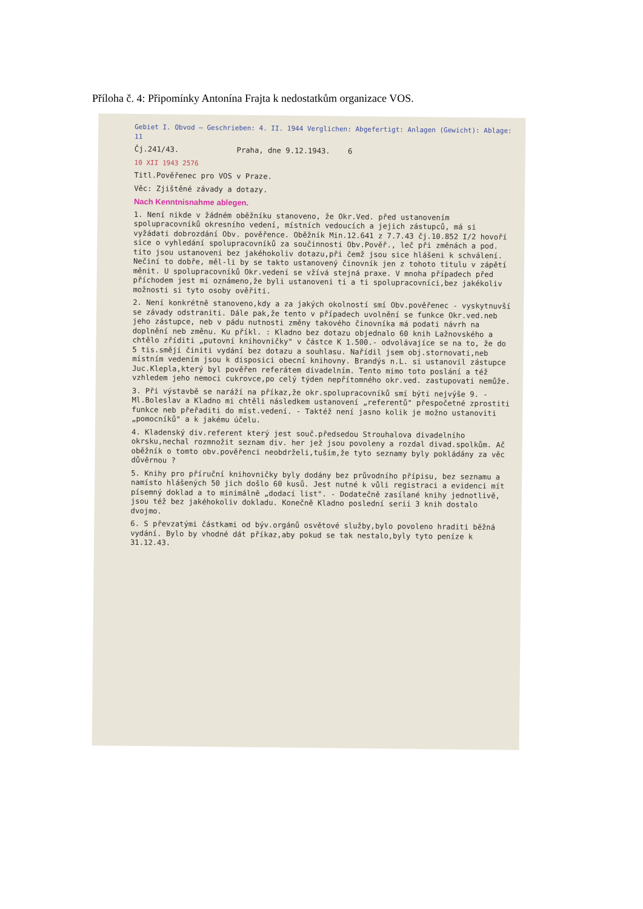Příloha č. 4: Připomínky Antonína Frajta k nedostatkům organizace VOS.
Gebiet I. Obvod — Geschrieben: 4. II. 1944 Verglichen: Abgefertigt: Anlagen (Gewicht): Ablage: 11
Čj.241/43. Praha, dne 9.12.1943. 6
10 XII 1943 2576
Titl.Pověřenec pro VOS v Praze.
Věc: Zjištěné závady a dotazy.
Nach Kenntnisnahme ablegen.
1. Není nikde v žádném oběžníku stanoveno, že Okr.Ved. před ustanovením spolupracovníků okresního vedení, místních vedoucích a jejich zástupců, má si vyžádati dobrozdání Obv. pověřence. Oběžník Min.12.641 z 7.7.43 čj.10.852 I/2 hovoří sice o vyhledání spolupracovníků za součinnosti Obv.Pověř., leč při změnách a pod. tito jsou ustanoveni bez jakéhokoliv dotazu,při čemž jsou sice hlášeni k schválení. Nečiní to dobře, měl-li by se takto ustanovený činovník jen z tohoto titulu v zápětí měnit. U spolupracovníků Okr.vedení se vžívá stejná praxe. V mnoha případech před příchodem jest mi oznámeno,že byli ustanoveni ti a ti spolupracovníci,bez jakékoliv možnosti si tyto osoby ověřiti.
2. Není konkrétně stanoveno,kdy a za jakých okolností smí Obv.pověřenec - vyskytnuvší se závady odstraniti. Dále pak,že tento v případech uvolnění se funkce Okr.ved.neb jeho zástupce, neb v pádu nutnosti změny takového činovníka má podati návrh na doplnění neb změnu. Ku příkl. : Kladno bez dotazu objednalo 60 knih Lažnovského a chtělo zříditi „putovní knihovničky" v částce K 1.500.- odvolávajíce se na to, že do 5 tis.smějí činiti vydání bez dotazu a souhlasu. Nařídil jsem obj.stornovati,neb místním vedením jsou k disposici obecní knihovny. Brandýs n.L. si ustanovil zástupce Juc.Klepla,který byl pověřen referátem divadelním. Tento mimo toto poslání a též vzhledem jeho nemoci cukrovce,po celý týden nepřítomného okr.ved. zastupovati nemůže.
3. Při výstavbě se naráží na příkaz,že okr.spolupracovníků smí býti nejvýše 9. - Ml.Boleslav a Kladno mi chtěli následkem ustanovení „referentů" přespočetné zprostiti funkce neb přeřaditi do míst.vedení. - Taktéž není jasno kolik je možno ustanoviti „pomocníků" a k jakému účelu.
4. Kladenský div.referent který jest souč.předsedou Strouhalova divadelního okrsku,nechal rozmnožit seznam div. her jež jsou povoleny a rozdal divad.spolkům. Ač oběžník o tomto obv.pověřenci neobdrželi,tuším,že tyto seznamy byly pokládány za věc důvěrnou ?
5. Knihy pro příruční knihovničky byly dodány bez průvodního přípisu, bez seznamu a namísto hlášených 50 jich došlo 60 kusů. Jest nutné k vůli registraci a evidenci mít písemný doklad a to minimálně „dodací list". - Dodatečně zasílané knihy jednotlivě, jsou též bez jakéhokoliv dokladu. Konečně Kladno poslední serii 3 knih dostalo dvojmo.
6. S převzatými částkami od býv.orgánů osvětové služby,bylo povoleno hraditi běžná vydání. Bylo by vhodné dát příkaz,aby pokud se tak nestalo,byly tyto peníze k 31.12.43.